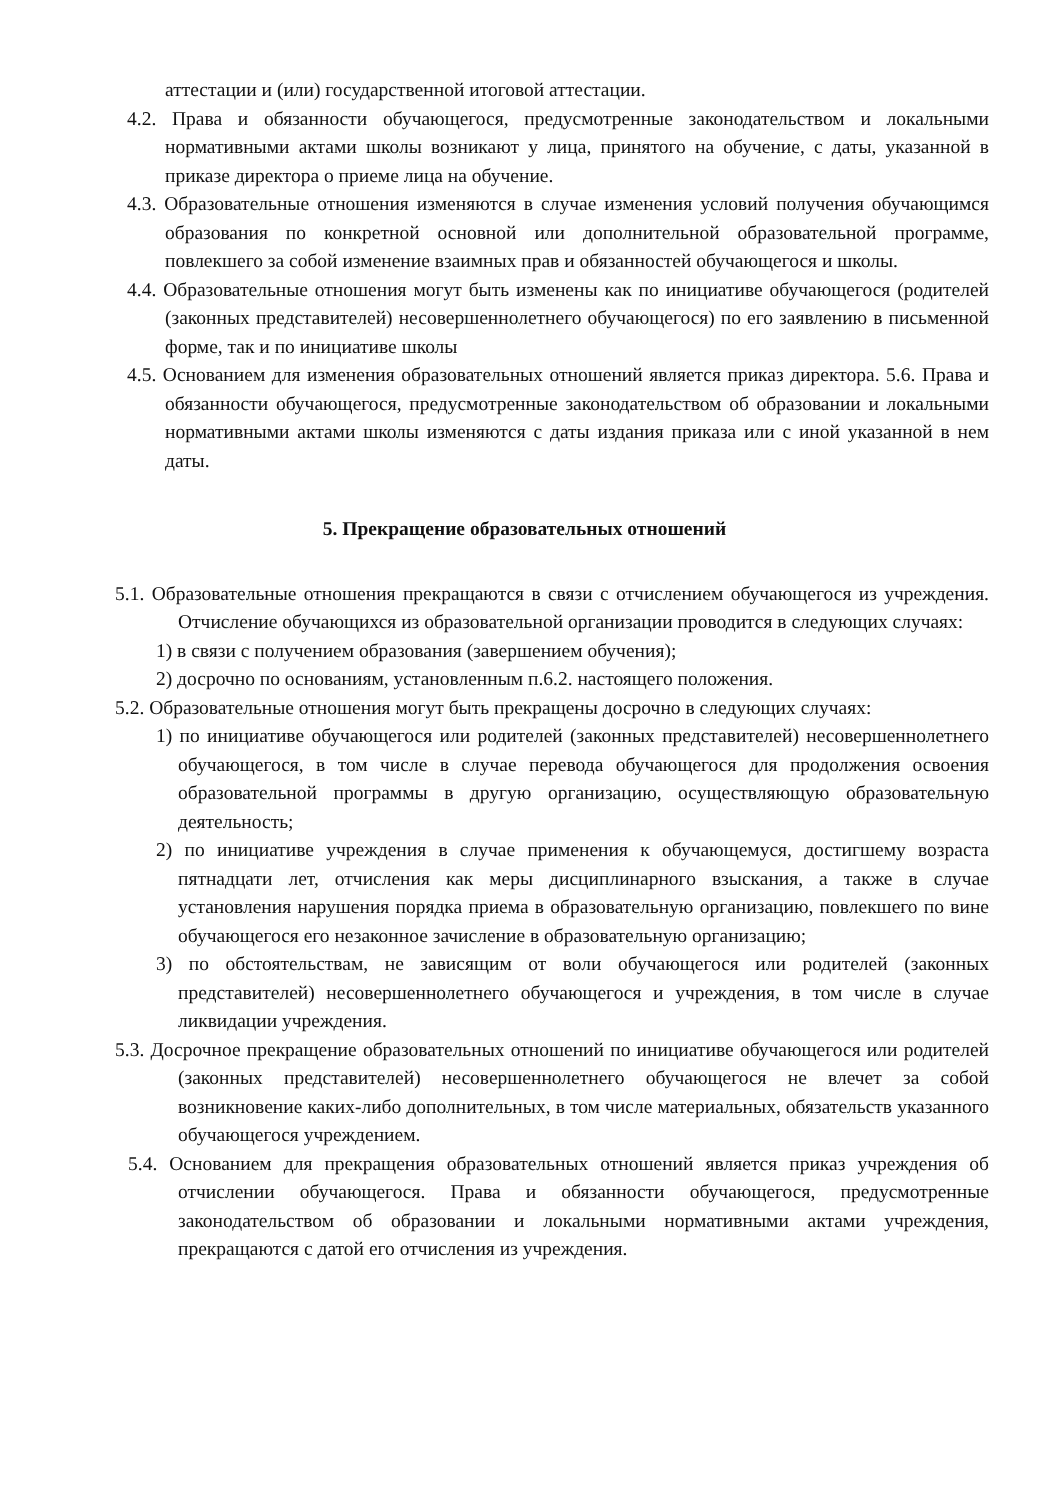аттестации и (или) государственной итоговой аттестации.
4.2. Права и обязанности обучающегося, предусмотренные законодательством и локальными нормативными актами школы возникают у лица, принятого на обучение, с даты, указанной в приказе директора о приеме лица на обучение.
4.3. Образовательные отношения изменяются в случае изменения условий получения обучающимся образования по конкретной основной или дополнительной образовательной программе, повлекшего за собой изменение взаимных прав и обязанностей обучающегося и школы.
4.4. Образовательные отношения могут быть изменены как по инициативе обучающегося (родителей (законных представителей) несовершеннолетнего обучающегося) по его заявлению в письменной форме, так и по инициативе школы
4.5. Основанием для изменения образовательных отношений является приказ директора. 5.6. Права и обязанности обучающегося, предусмотренные законодательством об образовании и локальными нормативными актами школы изменяются с даты издания приказа или с иной указанной в нем даты.
5. Прекращение образовательных отношений
5.1. Образовательные отношения прекращаются в связи с отчислением обучающегося из учреждения. Отчисление обучающихся из образовательной организации проводится в следующих случаях:
1) в связи с получением образования (завершением обучения);
2) досрочно по основаниям, установленным п.6.2. настоящего положения.
5.2. Образовательные отношения могут быть прекращены досрочно в следующих случаях:
1) по инициативе обучающегося или родителей (законных представителей) несовершеннолетнего обучающегося, в том числе в случае перевода обучающегося для продолжения освоения образовательной программы в другую организацию, осуществляющую образовательную деятельность;
2) по инициативе учреждения в случае применения к обучающемуся, достигшему возраста пятнадцати лет, отчисления как меры дисциплинарного взыскания, а также в случае установления нарушения порядка приема в образовательную организацию, повлекшего по вине обучающегося его незаконное зачисление в образовательную организацию;
3) по обстоятельствам, не зависящим от воли обучающегося или родителей (законных представителей) несовершеннолетнего обучающегося и учреждения, в том числе в случае ликвидации учреждения.
5.3. Досрочное прекращение образовательных отношений по инициативе обучающегося или родителей (законных представителей) несовершеннолетнего обучающегося не влечет за собой возникновение каких-либо дополнительных, в том числе материальных, обязательств указанного обучающегося учреждением.
5.4. Основанием для прекращения образовательных отношений является приказ учреждения об отчислении обучающегося. Права и обязанности обучающегося, предусмотренные законодательством об образовании и локальными нормативными актами учреждения, прекращаются с датой его отчисления из учреждения.